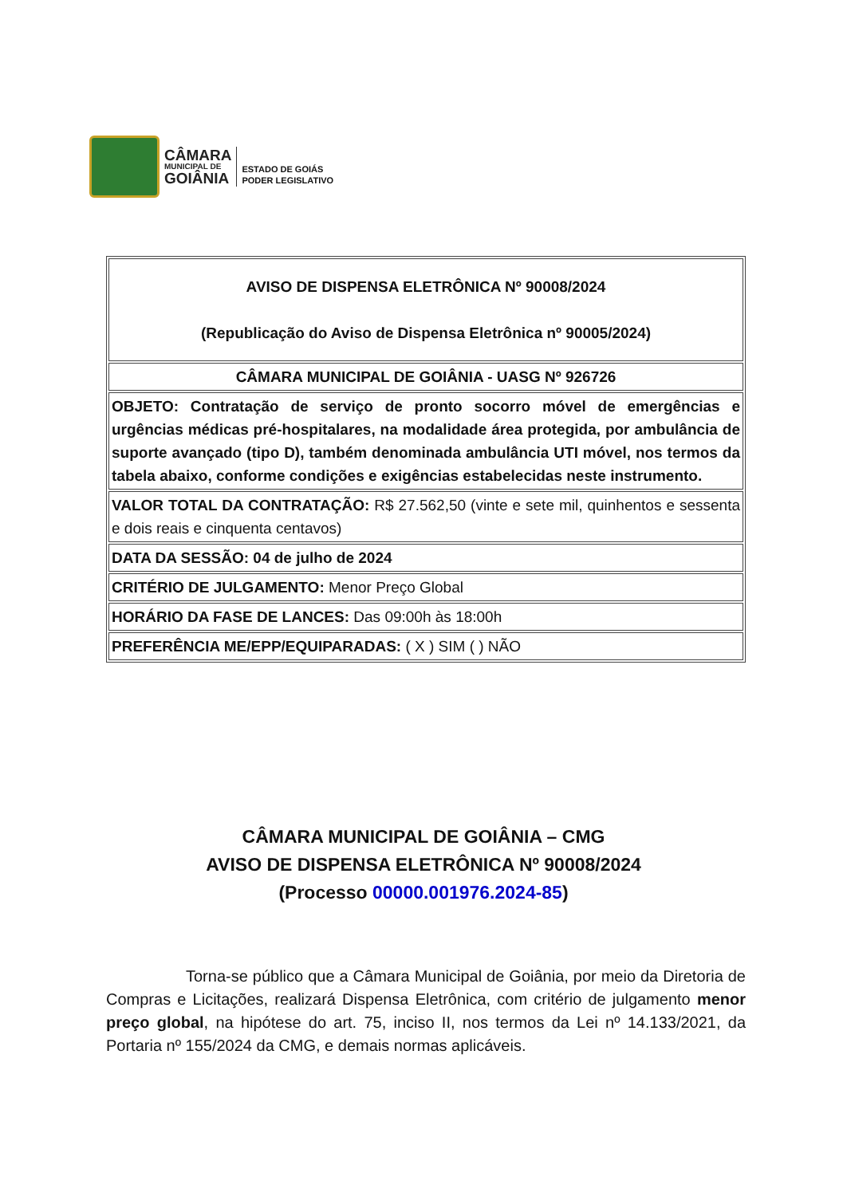CÂMARA
MUNICIPAL DE
GOIÂNIA
ESTADO DE GOIÁS
PODER LEGISLATIVO
| AVISO DE DISPENSA ELETRÔNICA Nº 90008/2024 (Republicação do Aviso de Dispensa Eletrônica nº 90005/2024) |
| CÂMARA MUNICIPAL DE GOIÂNIA - UASG Nº 926726 |
| OBJETO: Contratação de serviço de pronto socorro móvel de emergências e urgências médicas pré-hospitalares, na modalidade área protegida, por ambulância de suporte avançado (tipo D), também denominada ambulância UTI móvel, nos termos da tabela abaixo, conforme condições e exigências estabelecidas neste instrumento. |
| VALOR TOTAL DA CONTRATAÇÃO: R$ 27.562,50 (vinte e sete mil, quinhentos e sessenta e dois reais e cinquenta centavos) |
| DATA DA SESSÃO: 04 de julho de 2024 |
| CRITÉRIO DE JULGAMENTO: Menor Preço Global |
| HORÁRIO DA FASE DE LANCES: Das 09:00h às 18:00h |
| PREFERÊNCIA ME/EPP/EQUIPARADAS: ( X ) SIM ( ) NÃO |
CÂMARA MUNICIPAL DE GOIÂNIA – CMG
AVISO DE DISPENSA ELETRÔNICA Nº 90008/2024
(Processo 00000.001976.2024-85)
Torna-se público que a Câmara Municipal de Goiânia, por meio da Diretoria de Compras e Licitações, realizará Dispensa Eletrônica, com critério de julgamento menor preço global, na hipótese do art. 75, inciso II, nos termos da Lei nº 14.133/2021, da Portaria nº 155/2024 da CMG, e demais normas aplicáveis.